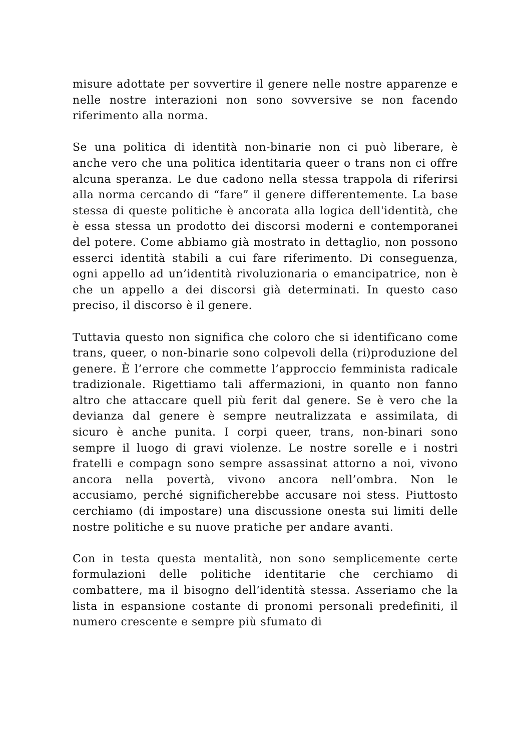misure adottate per sovvertire il genere nelle nostre apparenze e nelle nostre interazioni non sono sovversive se non facendo riferimento alla norma.
Se una politica di identità non-binarie non ci può liberare, è anche vero che una politica identitaria queer o trans non ci offre alcuna speranza. Le due cadono nella stessa trappola di riferirsi alla norma cercando di “fare” il genere differentemente. La base stessa di queste politiche è ancorata alla logica dell'identità, che è essa stessa un prodotto dei discorsi moderni e contemporanei del potere. Come abbiamo già mostrato in dettaglio, non possono esserci identità stabili a cui fare riferimento. Di conseguenza, ogni appello ad un’identità rivoluzionaria o emancipatrice, non è che un appello a dei discorsi già determinati. In questo caso preciso, il discorso è il genere.
Tuttavia questo non significa che coloro che si identificano come trans, queer, o non-binarie sono colpevoli della (ri)produzione del genere. È l’errore che commette l’approccio femminista radicale tradizionale. Rigettiamo tali affermazioni, in quanto non fanno altro che attaccare quell più ferit dal genere. Se è vero che la devianza dal genere è sempre neutralizzata e assimilata, di sicuro è anche punita. I corpi queer, trans, non-binari sono sempre il luogo di gravi violenze. Le nostre sorelle e i nostri fratelli e compagn sono sempre assassinat attorno a noi, vivono ancora nella povertà, vivono ancora nell’ombra. Non le accusiamo, perché significherebbe accusare noi stess. Piuttosto cerchiamo (di impostare) una discussione onesta sui limiti delle nostre politiche e su nuove pratiche per andare avanti.
Con in testa questa mentalità, non sono semplicemente certe formulazioni delle politiche identitarie che cerchiamo di combattere, ma il bisogno dell’identità stessa. Asseriamo che la lista in espansione costante di pronomi personali predefiniti, il numero crescente e sempre più sfumato di